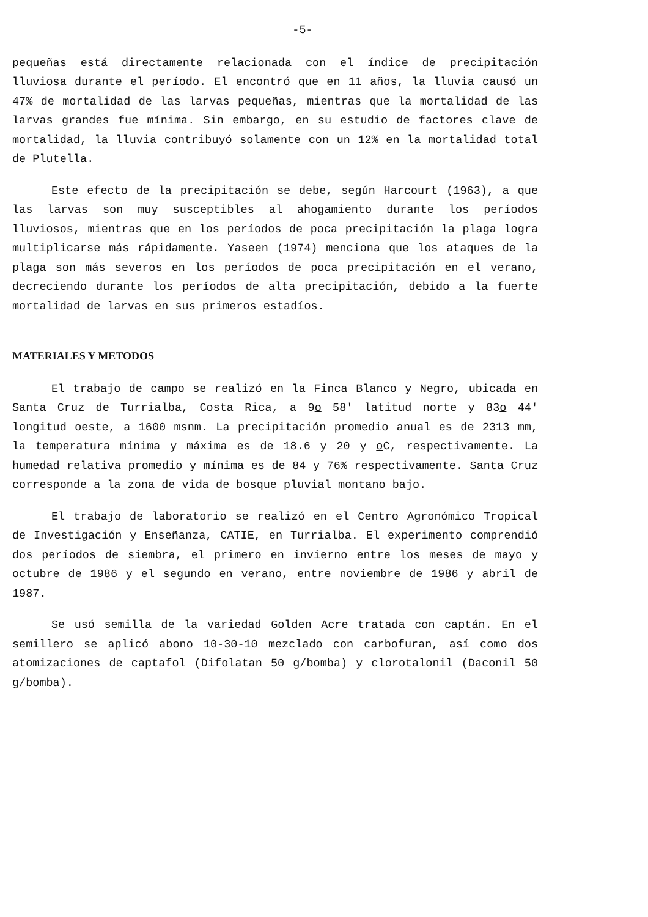-5-
pequeñas está directamente relacionada con el índice de precipitación lluviosa durante el período. El encontró que en 11 años, la lluvia causó un 47% de mortalidad de las larvas pequeñas, mientras que la mortalidad de las larvas grandes fue mínima. Sin embargo, en su estudio de factores clave de mortalidad, la lluvia contribuyó solamente con un 12% en la mortalidad total de Plutella.
Este efecto de la precipitación se debe, según Harcourt (1963), a que las larvas son muy susceptibles al ahogamiento durante los períodos lluviosos, mientras que en los períodos de poca precipitación la plaga logra multiplicarse más rápidamente. Yaseen (1974) menciona que los ataques de la plaga son más severos en los períodos de poca precipitación en el verano, decreciendo durante los períodos de alta precipitación, debido a la fuerte mortalidad de larvas en sus primeros estadíos.
MATERIALES Y METODOS
El trabajo de campo se realizó en la Finca Blanco y Negro, ubicada en Santa Cruz de Turrialba, Costa Rica, a 9o 58′ latitud norte y 83o 44′ longitud oeste, a 1600 msnm. La precipitación promedio anual es de 2313 mm, la temperatura mínima y máxima es de 18.6 y 20 y o C, respectivamente. La humedad relativa promedio y mínima es de 84 y 76% respectivamente. Santa Cruz corresponde a la zona de vida de bosque pluvial montano bajo.
El trabajo de laboratorio se realizó en el Centro Agronómico Tropical de Investigación y Enseñanza, CATIE, en Turrialba. El experimento comprendió dos períodos de siembra, el primero en invierno entre los meses de mayo y octubre de 1986 y el segundo en verano, entre noviembre de 1986 y abril de 1987.
Se usó semilla de la variedad Golden Acre tratada con captán. En el semillero se aplicó abono 10-30-10 mezclado con carbofuran, así como dos atomizaciones de captafol (Difolatan 50 g/bomba) y clorotalonil (Daconil 50 g/bomba).